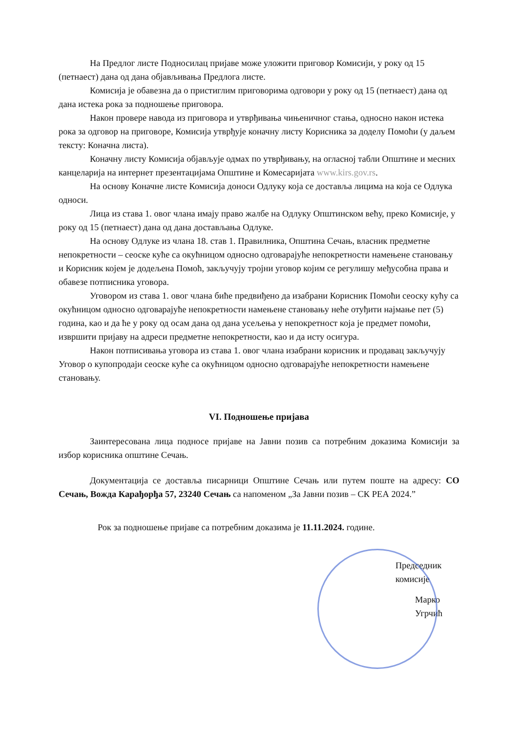На Предлог листе Подносилац пријаве може уложити приговор Комисији, у року од 15 (петнаест) дана од дана објављивања Предлога листе.
Комисија је обавезна да о пристиглим приговорима одговори у року од 15 (петнаест) дана од дана истека рока за подношење приговора.
Након провере навода из приговора и утврђивања чињеничног стања, односно након истека рока за одговор на приговоре, Комисија утврђује коначну листу Корисника за доделу Помоћи (у даљем тексту: Коначна листа).
Коначну листу Комисија објављује одмах по утврђивању, на огласној табли Општине и месних канцеларија на интернет презентацијама Општине и Комесаријата www.kirs.gov.rs.
На основу Коначне листе Комисија доноси Одлуку која се доставља лицима на која се Одлука односи.
Лица из става 1. овог члана имају право жалбе на Одлуку Општинском већу, преко Комисије, у року од 15 (петнаест) дана од дана достављања Одлуке.
На основу Одлуке из члана 18. став 1. Правилника, Општина Сечањ, власник предметне непокретности – сеоске куће са окућницом односно одговарајуће непокретности намењене становању и Корисник којем је додељена Помоћ, закључују тројни уговор којим се регулишу међусобна права и обавезе потписника уговора.
Уговором из става 1. овог члана биће предвиђено да изабрани Корисник Помоћи сеоску кућу са окућницом односно одговарајуће непокретности намењене становању неће отуђити најмање пет (5) година, као и да ће у року од осам дана од дана усељења у непокретност која је предмет помоћи, извршити пријаву на адреси предметне непокретности, као и да исту осигура.
Након потписивања уговора из става 1. овог члана изабрани корисник и продавац закључују Уговор о купопродаји сеоске куће са окућницом односно одговарајуће непокретности намењене становању.
VI. Подношење пријава
Заинтересована лица подносе пријаве на Јавни позив са потребним доказима Комисији за избор корисника општине Сечањ.
Документација се доставља писарници Општине Сечањ или путем поште на адресу: СО Сечањ, Вожда Карађорђа 57, 23240 Сечањ са напоменом „За Јавни позив – СК РЕА 2024.”
Рок за подношење пријаве са потребним доказима је 11.11.2024. године.
Председник комисије
Марко Угрчић